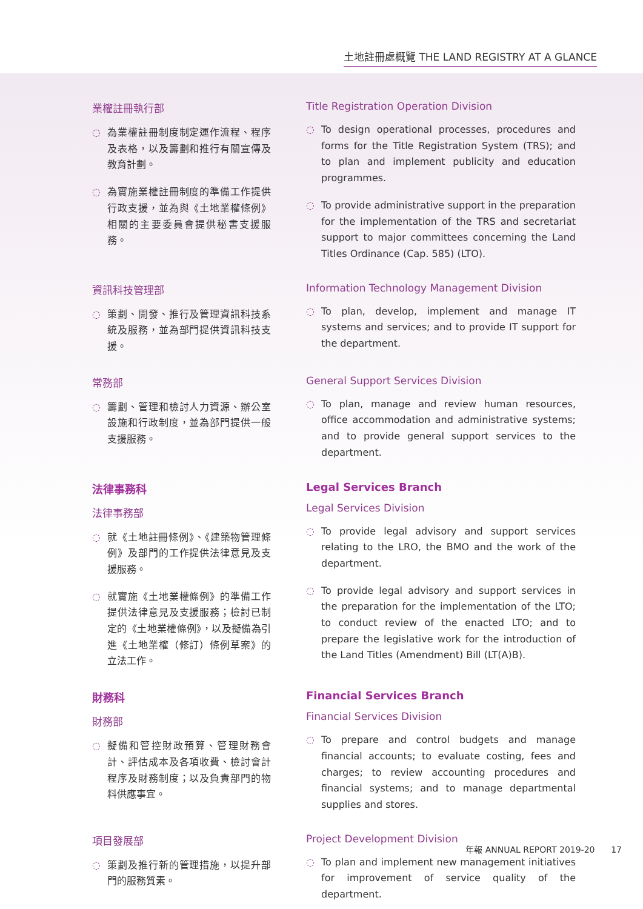土地註冊處概覽 THE LAND REGISTRY AT A GLANCE
業權註冊執行部
◌ 為業權註冊制度制定運作流程、程序及表格，以及籌劃和推行有關宣傳及教育計劃。
◌ 為實施業權註冊制度的準備工作提供行政支援，並為與《土地業權條例》相關的主要委員會提供秘書支援服務。
Title Registration Operation Division
◌ To design operational processes, procedures and forms for the Title Registration System (TRS); and to plan and implement publicity and education programmes.
◌ To provide administrative support in the preparation for the implementation of the TRS and secretariat support to major committees concerning the Land Titles Ordinance (Cap. 585) (LTO).
資訊科技管理部
◌ 策劃、開發、推行及管理資訊科技系統及服務，並為部門提供資訊科技支援。
Information Technology Management Division
◌ To plan, develop, implement and manage IT systems and services; and to provide IT support for the department.
常務部
◌ 籌劃、管理和檢討人力資源、辦公室設施和行政制度，並為部門提供一般支援服務。
General Support Services Division
◌ To plan, manage and review human resources, office accommodation and administrative systems; and to provide general support services to the department.
法律事務科
法律事務部
◌ 就《土地註冊條例》、《建築物管理條例》及部門的工作提供法律意見及支援服務。
◌ 就實施《土地業權條例》的準備工作提供法律意見及支援服務；檢討已制定的《土地業權條例》，以及擬備為引進《土地業權（修訂）條例草案》的立法工作。
Legal Services Branch
Legal Services Division
◌ To provide legal advisory and support services relating to the LRO, the BMO and the work of the department.
◌ To provide legal advisory and support services in the preparation for the implementation of the LTO; to conduct review of the enacted LTO; and to prepare the legislative work for the introduction of the Land Titles (Amendment) Bill (LT(A)B).
財務科
財務部
◌ 擬備和管控財政預算、管理財務會計、評估成本及各項收費、檢討會計程序及財務制度；以及負責部門的物料供應事宜。
Financial Services Branch
Financial Services Division
◌ To prepare and control budgets and manage financial accounts; to evaluate costing, fees and charges; to review accounting procedures and financial systems; and to manage departmental supplies and stores.
項目發展部
◌ 策劃及推行新的管理措施，以提升部門的服務質素。
Project Development Division
◌ To plan and implement new management initiatives for improvement of service quality of the department.
年報 ANNUAL REPORT 2019-20 17